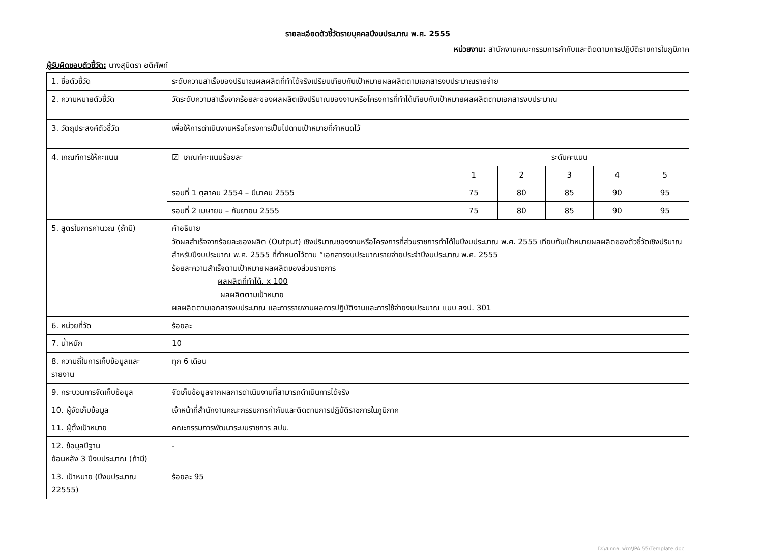รายละเอียดตัวชี้วัดรายบุคคลปีงบประมาณ พ.ศ. 2555
หน่วยงาน: สำนักงานคณะกรรมการกำกับและติดตามการปฏิบัติราชการในภูมิภาค
ผู้รับผิดชอบตัวชี้วัด: นางสุมิตรา อติศัพท์
| 1. ชื่อตัวชี้วัด | ระดับความสำเร็จของปริมาณผลผลิตที่ทำได้จริงเปรียบเทียบกับเป้าหมายผลผลิตตามเอกสารงบประมาณรายจ่าย | | | | | |
| 2. ความหมายตัวชี้วัด | วัดระดับความสำเร็จจากร้อยละของผลผลิตเชิงปริมาณของงานหรือโครงการที่ทำได้เทียบกับเป้าหมายผลผลิตตามเอกสารงบประมาณ | | | | | |
| 3. วัตถุประสงค์ตัวชี้วัด | เพื่อให้การดำเนินงานหรือโครงการเป็นไปตามเป้าหมายที่กำหนดไว้ | | | | | |
| 4. เกณฑ์การให้คะแนน | ☑ เกณฑ์คะแนนร้อยละ | ระดับคะแนน | | | | |
| | | 1 | 2 | 3 | 4 | 5 |
| | รอบที่ 1 ตุลาคม 2554 – มีนาคม 2555 | 75 | 80 | 85 | 90 | 95 |
| | รอบที่ 2 เมษายน – กันยายน 2555 | 75 | 80 | 85 | 90 | 95 |
| 5. สูตรในการคำนวณ (ถ้ามี) | คำอธิบาย วัดผลสำเร็จจากร้อยละของผลิต (Output) เชิงปริมาณของงานหรือโครงการที่ส่วนราชการทำได้ในปีงบประมาณ พ.ศ. 2555 เทียบกับเป้าหมายผลผลิตของตัวชี้วัดเชิงปริมาณสำหรับปีงบประมาณ พ.ศ. 2555 ที่กำหนดไว้ตาม “เอกสารงบประมาณรายจ่ายประจำปีงบประมาณ พ.ศ. 2555 ร้อยละความสำเร็จตามเป้าหมายผลผลิตของส่วนราชการ ผลผลิตที่ทำได้. x 100 ผลผลิตตามเป้าหมาย ผลผลิตตามเอกสารงบประมาณ และการรายงานผลการปฏิบัติงานและการใช้จ่ายงบประมาณ แบบ สงป. 301 | | | | | |
| 6. หน่วยที่วัด | ร้อยละ | | | | | |
| 7. น้ำหนัก | 10 | | | | | |
| 8. ความถี่ในการเก็บข้อมูลและรายงาน | ทุก 6 เดือน | | | | | |
| 9. กระบวนการจัดเก็บข้อมูล | จัดเก็บข้อมูลจากผลการดำเนินงานที่สามารถดำเนินการได้จริง | | | | | |
| 10. ผู้จัดเก็บข้อมูล | เจ้าหน้าที่สำนักงานคณะกรรมการกำกับและติดตามการปฏิบัติราชการในภูมิภาค | | | | | |
| 11. ผู้ตั้งเป้าหมาย | คณะกรรมการพัฒนาระบบราชการ สปน. | | | | | |
| 12. ข้อมูลปีฐาน ย้อนหลัง 3 ปีงบประมาณ (ถ้ามี) | - | | | | | |
| 13. เป้าหมาย (ปีงบประมาณ 22555) | ร้อยละ 95 | | | | | |
D:\ส.กกภ. พี่ตา\IPA 55\Template.doc